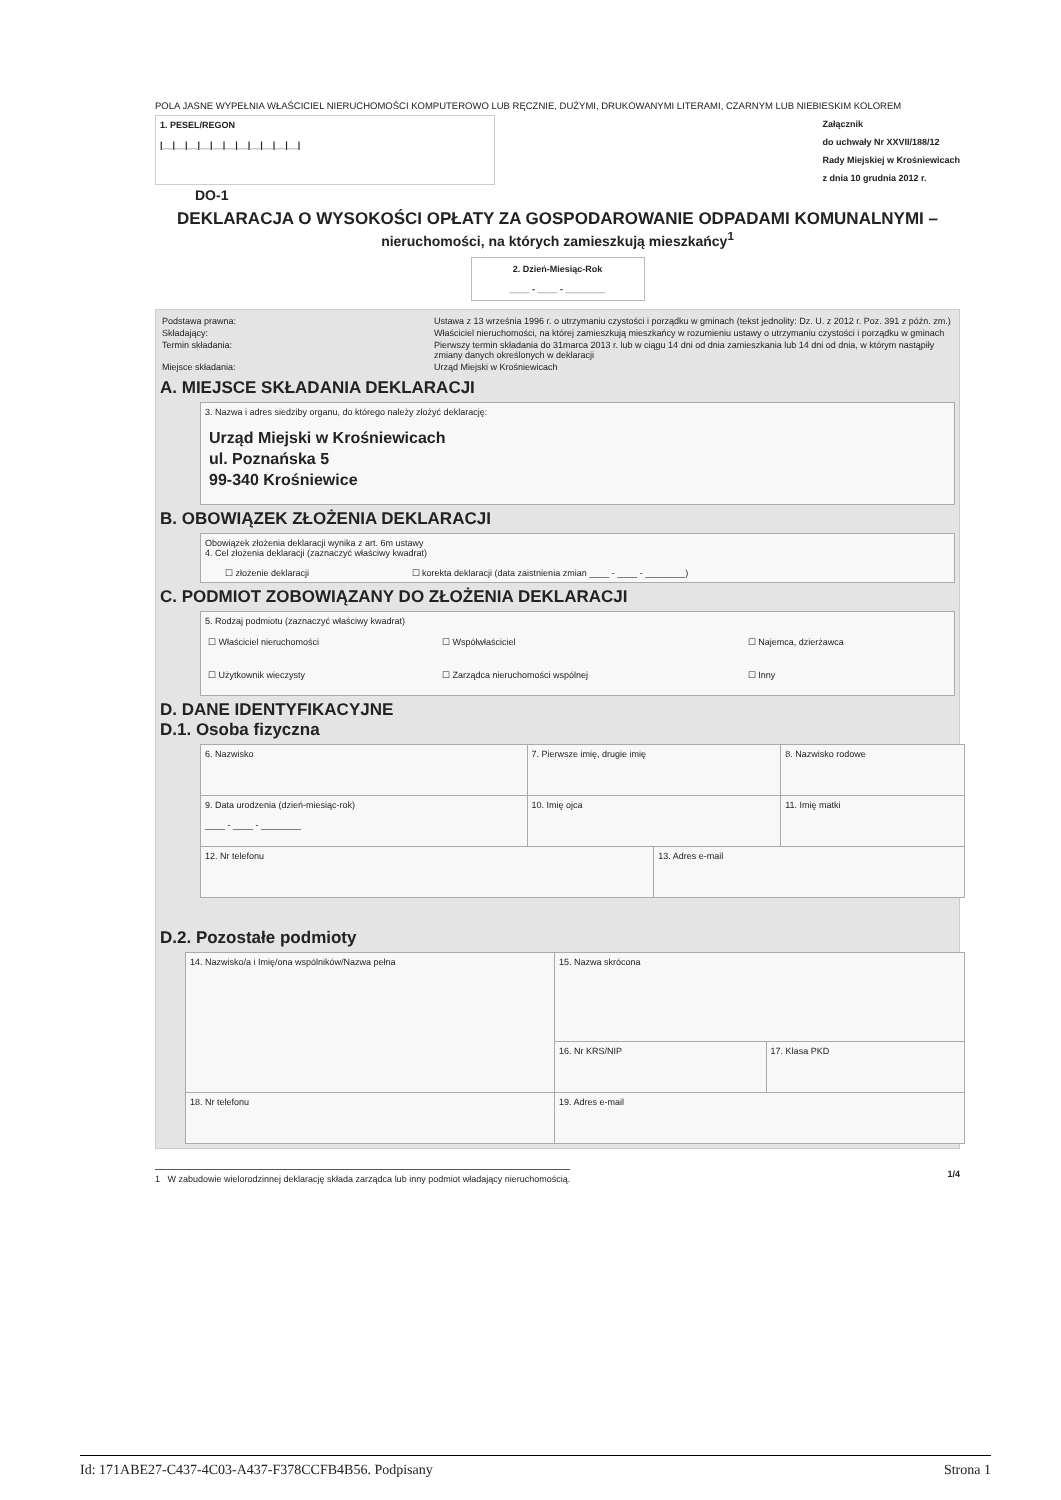POLA JASNE WYPEŁNIA WŁAŚCICIEL NIERUCHOMOŚCI KOMPUTEROWO LUB RĘCZNIE, DUŻYMI, DRUKOWANYMI LITERAMI, CZARNYM LUB NIEBIESKIM KOLOREM
1. PESEL/REGON
|__|__|__|__|__|__|__|__|__|__|__|
Załącznik
do uchwały Nr XXVII/188/12
Rady Miejskiej w Krośniewicach
z dnia 10 grudnia 2012 r.
DO-1
DEKLARACJA O WYSOKOŚCI OPŁATY ZA GOSPODAROWANIE ODPADAMI KOMUNALNYMI – nieruchomości, na których zamieszkują mieszkańcy<sup>1</sup>
2. Dzień-Miesiąc-Rok
____ - ____ - ________
| Podstawa prawna: | Ustawa z 13 września 1996 r. o utrzymaniu czystości i porządku w gminach (tekst jednolity: Dz. U. z 2012 r. Poz. 391 z późn. zm.) |
| Składający: | Właściciel nieruchomości, na której zamieszkują mieszkańcy w rozumieniu ustawy o utrzymaniu czystości i porządku w gminach |
| Termin składania: | Pierwszy termin składania do 31marca 2013 r. lub w ciągu 14 dni od dnia zamieszkania lub 14 dni od dnia, w którym nastąpiły zmiany danych określonych w deklaracji |
| Miejsce składania: | Urząd Miejski w Krośniewicach |
A. MIEJSCE SKŁADANIA DEKLARACJI
3. Nazwa i adres siedziby organu, do którego należy złożyć deklarację:
Urząd Miejski w Krośniewicach
ul. Poznańska 5
99-340 Krośniewice
B. OBOWIĄZEK ZŁOŻENIA DEKLARACJI
Obowiązek złożenia deklaracji wynika z art. 6m ustawy
4. Cel złożenia deklaracji (zaznaczyć właściwy kwadrat)
☐ złożenie deklaracji ☐ korekta deklaracji (data zaistnienia zmian ____ - ____ - ________)
C. PODMIOT ZOBOWIĄZANY DO ZŁOŻENIA DEKLARACJI
5. Rodzaj podmiotu (zaznaczyć właściwy kwadrat)
| ☐ Właściciel nieruchomości | ☐ Współwłaściciel | ☐ Najemca, dzierżawca |
| ☐ Użytkownik wieczysty | ☐ Zarządca nieruchomości wspólnej | ☐ Inny |
D. DANE IDENTYFIKACYJNE
D.1. Osoba fizyczna
| 6. Nazwisko | 7. Pierwsze imię, drugie imię | | 8. Nazwisko rodowe |
| 9. Data urodzenia (dzień-miesiąc-rok) ____ - ____ - ________ | 10. Imię ojca | | 11. Imię matki |
| 12. Nr telefonu | | 13. Adres e-mail | |
D.2. Pozostałe podmioty
| 14. Nazwisko/a i Imię/ona wspólników/Nazwa pełna | 15. Nazwa skrócona | |
| | 16. Nr KRS/NIP | 17. Klasa PKD |
| 18. Nr telefonu | 19. Adres e-mail | |
1 W zabudowie wielorodzinnej deklarację składa zarządca lub inny podmiot władający nieruchomością. 1/4
Id: 171ABE27-C437-4C03-A437-F378CCFB4B56. Podpisany Strona 1